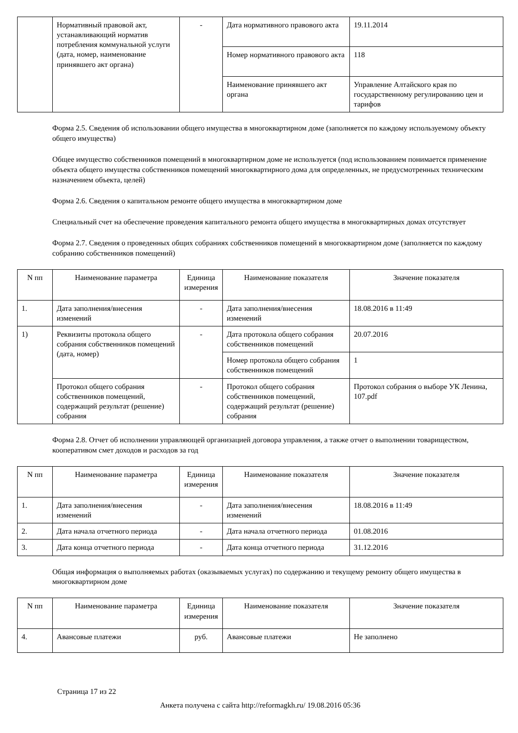| | Нормативный правовой акт, устанавливающий норматив потребления коммунальной услуги (дата, номер, наименование принявшего акт органа) | - | Дата нормативного правового акта | 19.11.2014 |
| | | | Номер нормативного правового акта | 118 |
| | | | Наименование принявшего акт органа | Управление Алтайского края по государственному регулированию цен и тарифов |
Форма 2.5. Сведения об использовании общего имущества в многоквартирном доме (заполняется по каждому используемому объекту общего имущества)
Общее имущество собственников помещений в многоквартирном доме не используется (под использованием понимается применение объекта общего имущества собственников помещений многоквартирного дома для определенных, не предусмотренных техническим назначением объекта, целей)
Форма 2.6. Сведения о капитальном ремонте общего имущества в многоквартирном доме
Специальный счет на обеспечение проведения капитального ремонта общего имущества в многоквартирных домах отсутствует
Форма 2.7. Сведения о проведенных общих собраниях собственников помещений в многоквартирном доме (заполняется по каждому собранию собственников помещений)
| N пп | Наименование параметра | Единица измерения | Наименование показателя | Значение показателя |
| --- | --- | --- | --- | --- |
| 1. | Дата заполнения/внесения изменений | - | Дата заполнения/внесения изменений | 18.08.2016 в 11:49 |
| 1) | Реквизиты протокола общего собрания собственников помещений (дата, номер) | - | Дата протокола общего собрания собственников помещений | 20.07.2016 |
| | | | Номер протокола общего собрания собственников помещений | 1 |
| | Протокол общего собрания собственников помещений, содержащий результат (решение) собрания | - | Протокол общего собрания собственников помещений, содержащий результат (решение) собрания | Протокол собрания о выборе УК Ленина, 107.pdf |
Форма 2.8. Отчет об исполнении управляющей организацией договора управления, а также отчет о выполнении товариществом, кооперативом смет доходов и расходов за год
| N пп | Наименование параметра | Единица измерения | Наименование показателя | Значение показателя |
| --- | --- | --- | --- | --- |
| 1. | Дата заполнения/внесения изменений | - | Дата заполнения/внесения изменений | 18.08.2016 в 11:49 |
| 2. | Дата начала отчетного периода | - | Дата начала отчетного периода | 01.08.2016 |
| 3. | Дата конца отчетного периода | - | Дата конца отчетного периода | 31.12.2016 |
Общая информация о выполняемых работах (оказываемых услугах) по содержанию и текущему ремонту общего имущества в многоквартирном доме
| N пп | Наименование параметра | Единица измерения | Наименование показателя | Значение показателя |
| --- | --- | --- | --- | --- |
| 4. | Авансовые платежи | руб. | Авансовые платежи | Не заполнено |
Страница 17 из 22
Анкета получена с сайта http://reformagkh.ru/ 19.08.2016 05:36